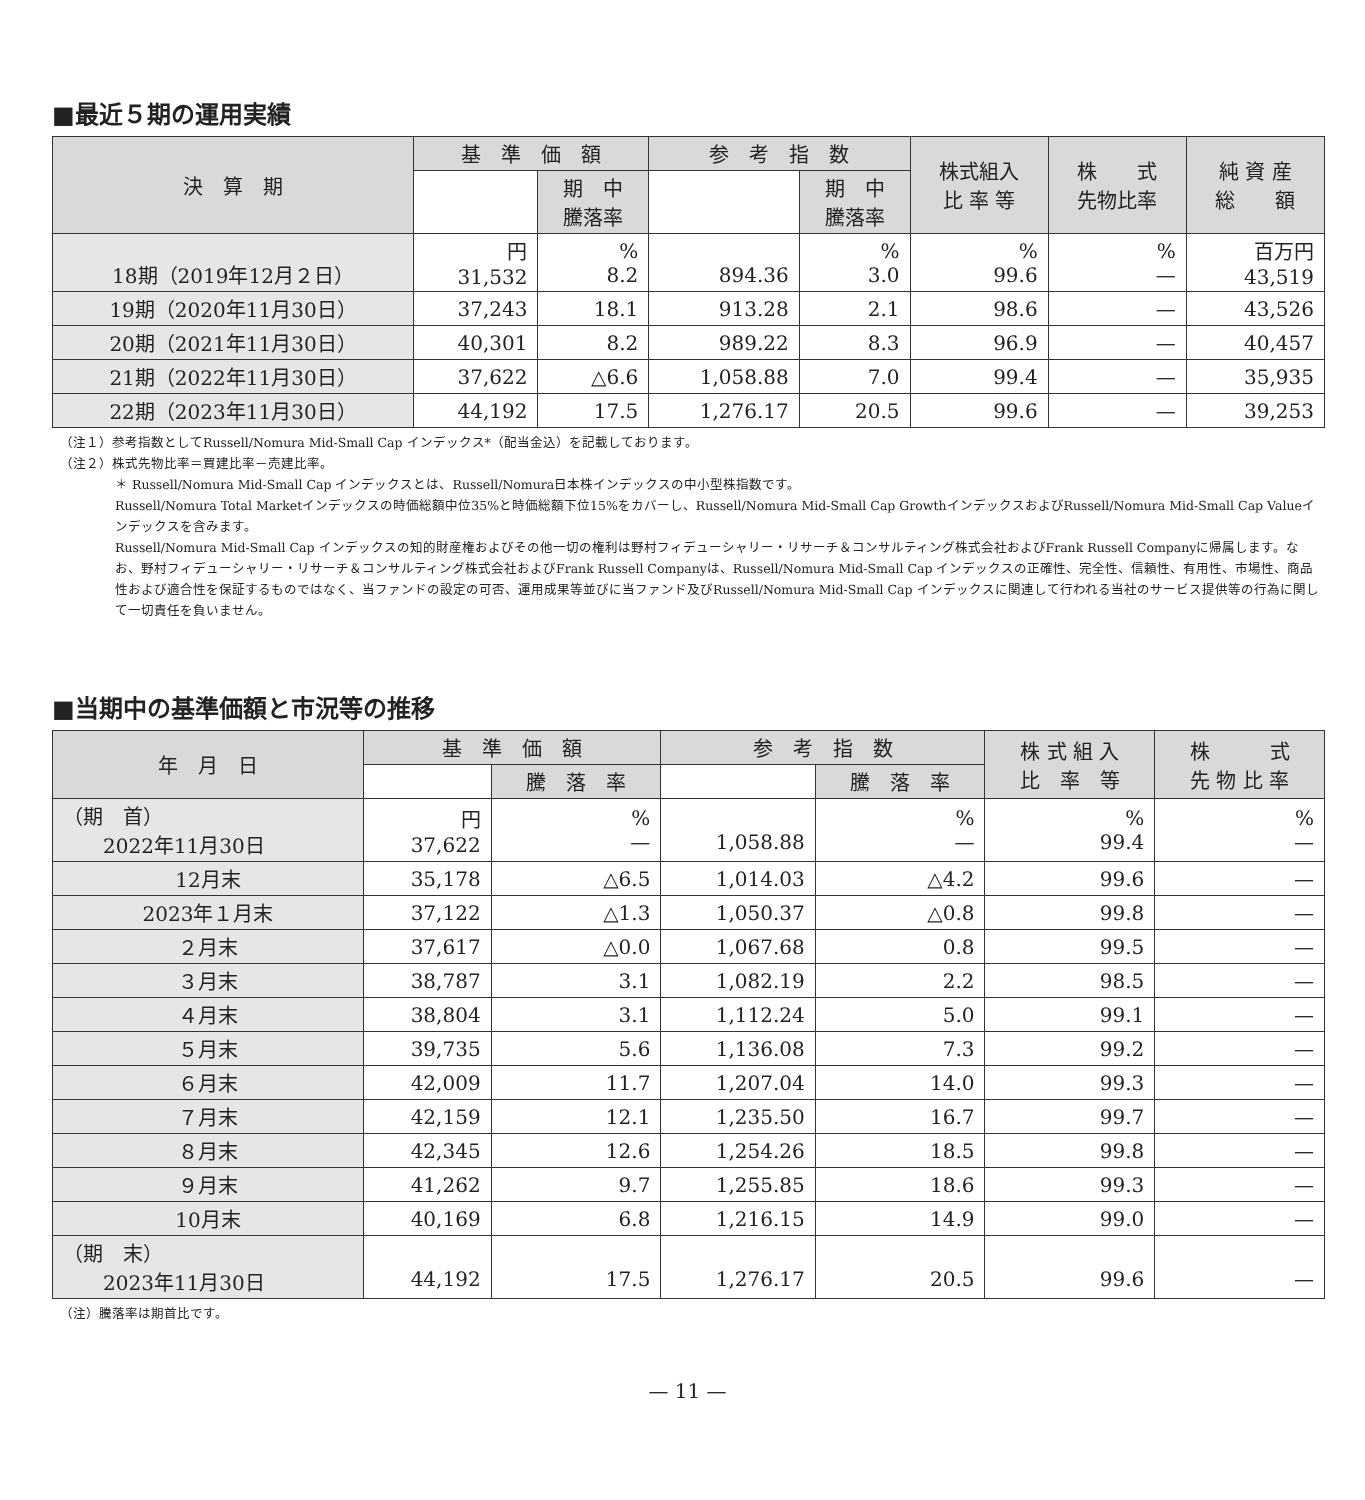■最近５期の運用実績
| 決 算 期 | 基 準 価 額 | | 参 考 指 数 | | 株式組入 比 率 等 | 株 式 先物比率 | 純 資 産 総 額 |
| --- | --- | --- | --- | --- | --- | --- | --- |
| | | 期 中 騰落率 | | 期 中 騰落率 | | | |
| 18期（2019年12月２日） | 円 31,532 | % 8.2 | 894.36 | % 3.0 | % 99.6 | % — | 百万円 43,519 |
| 19期（2020年11月30日） | 37,243 | 18.1 | 913.28 | 2.1 | 98.6 | — | 43,526 |
| 20期（2021年11月30日） | 40,301 | 8.2 | 989.22 | 8.3 | 96.9 | — | 40,457 |
| 21期（2022年11月30日） | 37,622 | △6.6 | 1,058.88 | 7.0 | 99.4 | — | 35,935 |
| 22期（2023年11月30日） | 44,192 | 17.5 | 1,276.17 | 20.5 | 99.6 | — | 39,253 |
（注１）参考指数としてRussell/Nomura Mid-Small Cap インデックス*（配当金込）を記載しております。
（注２）株式先物比率＝買建比率－売建比率。
＊ Russell/Nomura Mid-Small Cap インデックスとは、Russell/Nomura日本株インデックスの中小型株指数です。
Russell/Nomura Total Marketインデックスの時価総額中位35%と時価総額下位15%をカバーし、Russell/Nomura Mid-Small Cap GrowthインデックスおよびRussell/Nomura Mid-Small Cap Valueインデックスを含みます。
Russell/Nomura Mid-Small Cap インデックスの知的財産権およびその他一切の権利は野村フィデューシャリー・リサーチ＆コンサルティング株式会社およびFrank Russell Companyに帰属します。なお、野村フィデューシャリー・リサーチ＆コンサルティング株式会社およびFrank Russell Companyは、Russell/Nomura Mid-Small Cap インデックスの正確性、完全性、信頼性、有用性、市場性、商品性および適合性を保証するものではなく、当ファンドの設定の可否、運用成果等並びに当ファンド及びRussell/Nomura Mid-Small Cap インデックスに関連して行われる当社のサービス提供等の行為に関して一切責任を負いません。
■当期中の基準価額と市況等の推移
| 年 月 日 | 基 準 価 額 | | 参 考 指 数 | | 株 式 組 入 比 率 等 | 株 式 先 物 比 率 |
| --- | --- | --- | --- | --- | --- | --- |
| | | 騰 落 率 | | 騰 落 率 | | |
| （期 首） 2022年11月30日 | 円 37,622 | % — | 1,058.88 | % — | % 99.4 | % — |
| 12月末 | 35,178 | △6.5 | 1,014.03 | △4.2 | 99.6 | — |
| 2023年１月末 | 37,122 | △1.3 | 1,050.37 | △0.8 | 99.8 | — |
| ２月末 | 37,617 | △0.0 | 1,067.68 | 0.8 | 99.5 | — |
| ３月末 | 38,787 | 3.1 | 1,082.19 | 2.2 | 98.5 | — |
| ４月末 | 38,804 | 3.1 | 1,112.24 | 5.0 | 99.1 | — |
| ５月末 | 39,735 | 5.6 | 1,136.08 | 7.3 | 99.2 | — |
| ６月末 | 42,009 | 11.7 | 1,207.04 | 14.0 | 99.3 | — |
| ７月末 | 42,159 | 12.1 | 1,235.50 | 16.7 | 99.7 | — |
| ８月末 | 42,345 | 12.6 | 1,254.26 | 18.5 | 99.8 | — |
| ９月末 | 41,262 | 9.7 | 1,255.85 | 18.6 | 99.3 | — |
| 10月末 | 40,169 | 6.8 | 1,216.15 | 14.9 | 99.0 | — |
| （期 末） 2023年11月30日 | 44,192 | 17.5 | 1,276.17 | 20.5 | 99.6 | — |
（注）騰落率は期首比です。
— 11 —